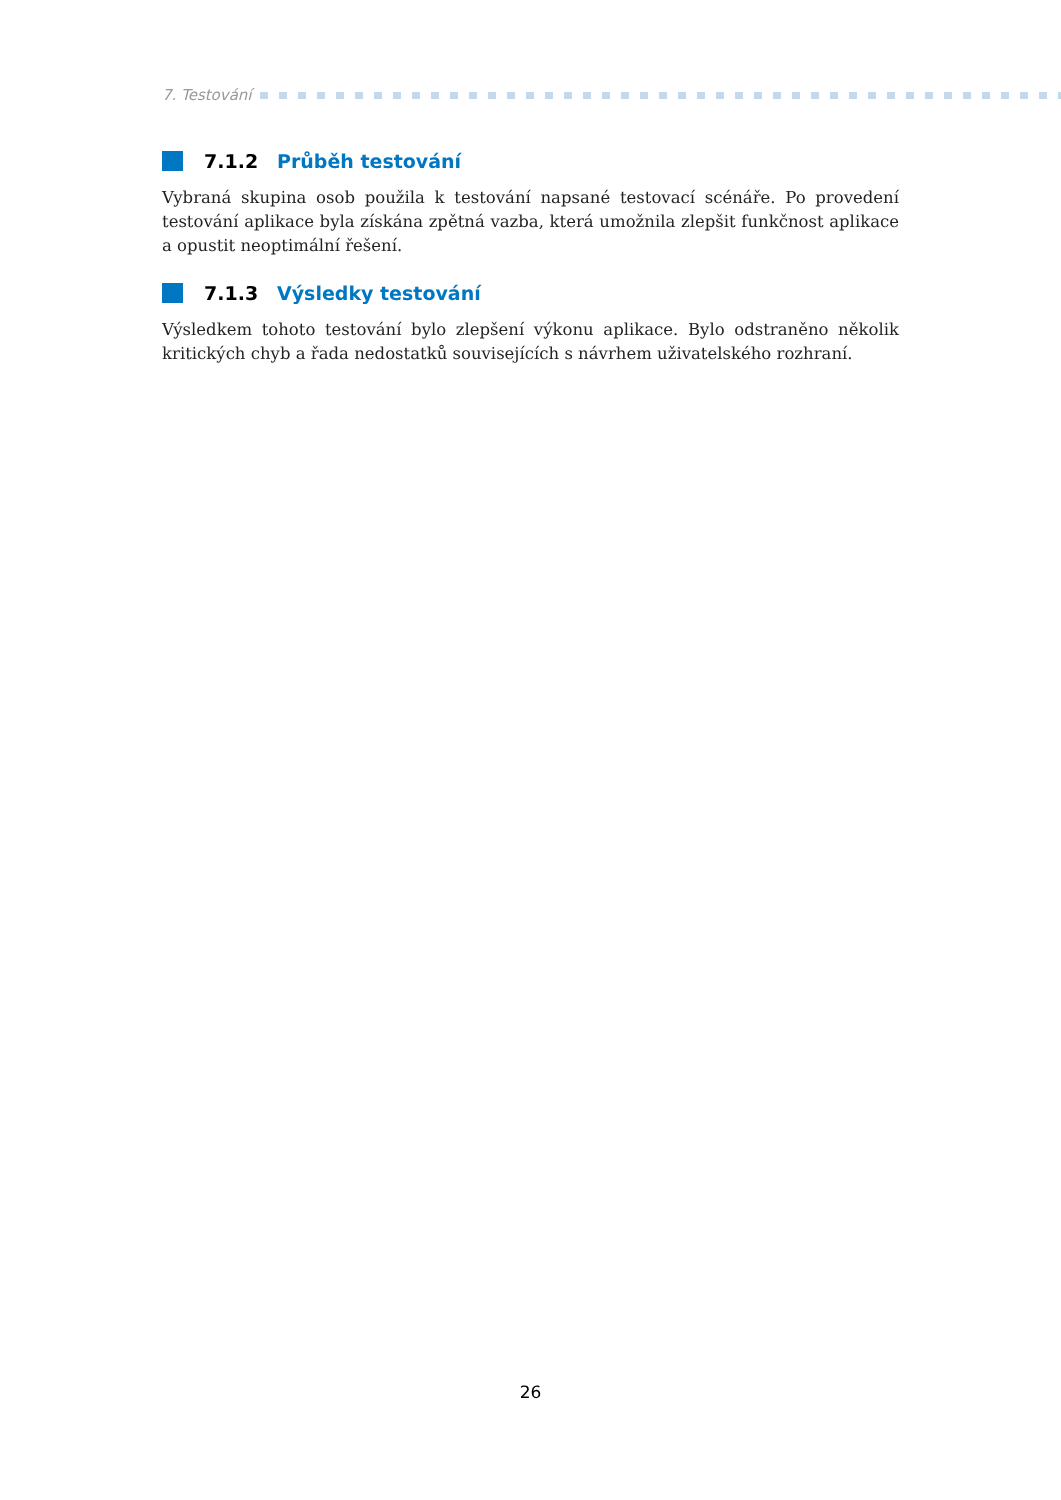7. Testování
7.1.2 Průběh testování
Vybraná skupina osob použila k testování napsané testovací scénáře. Po provedení testování aplikace byla získána zpětná vazba, která umožnila zlepšit funkčnost aplikace a opustit neoptimální řešení.
7.1.3 Výsledky testování
Výsledkem tohoto testování bylo zlepšení výkonu aplikace. Bylo odstraněno několik kritických chyb a řada nedostatků souvisejících s návrhem uživatelského rozhraní.
26